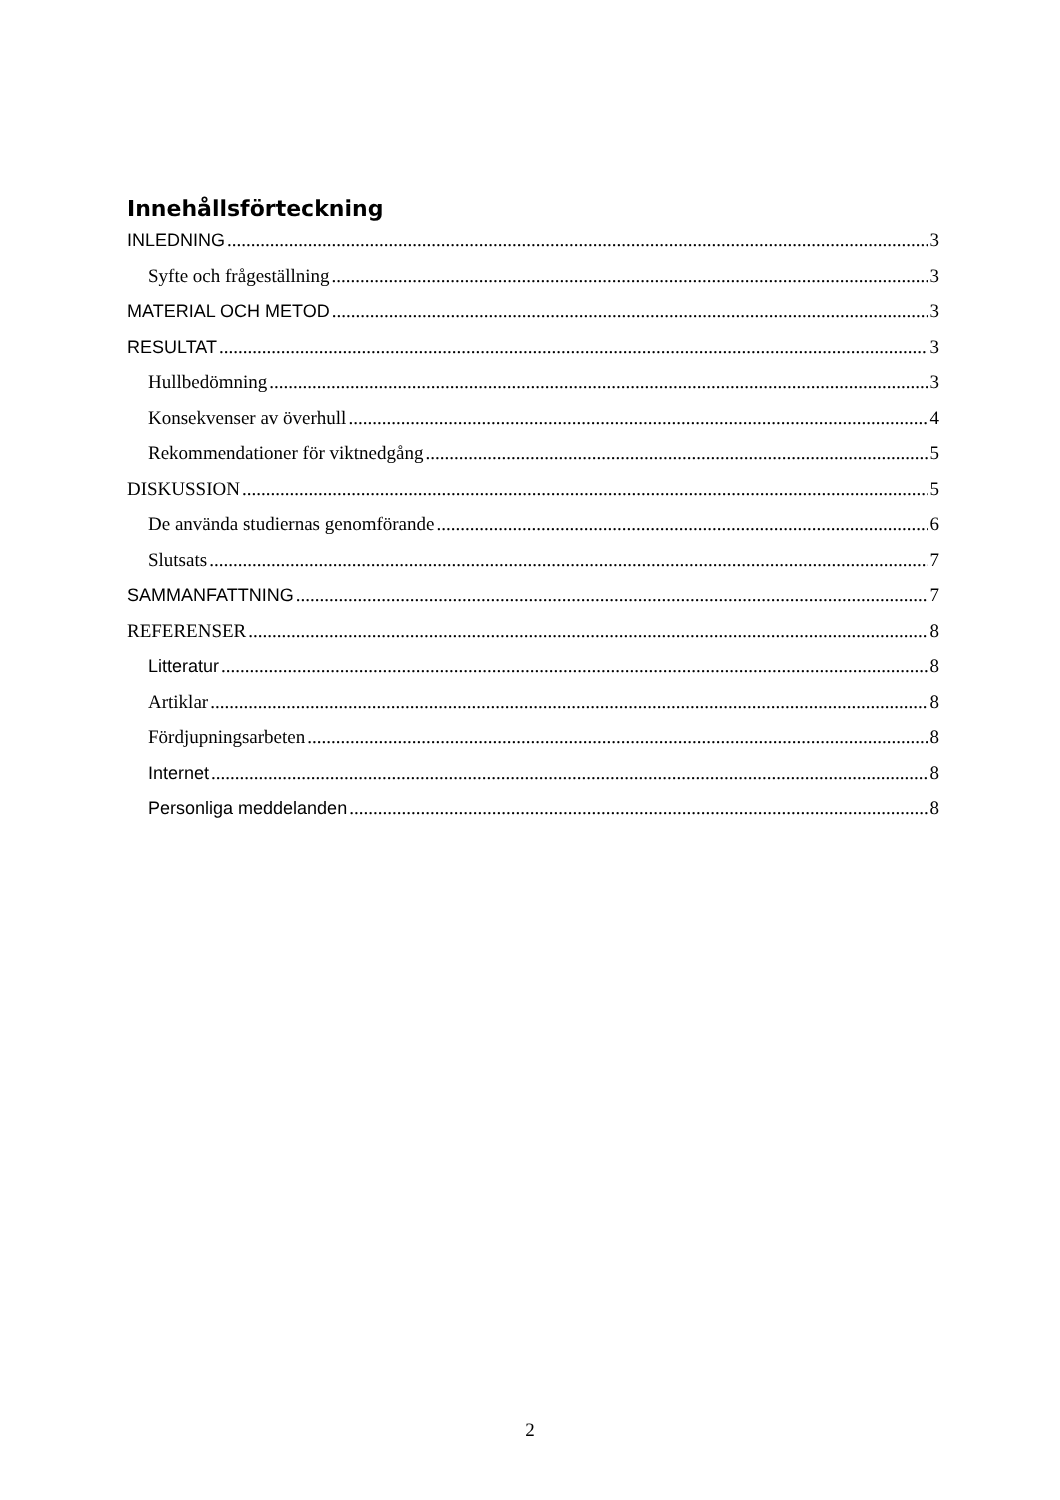Innehållsförteckning
INLEDNING 3
Syfte och frågeställning 3
MATERIAL OCH METOD 3
RESULTAT 3
Hullbedömning 3
Konsekvenser av överhull 4
Rekommendationer för viktnedgång 5
DISKUSSION 5
De använda studiernas genomförande 6
Slutsats 7
SAMMANFATTNING 7
REFERENSER 8
Litteratur 8
Artiklar 8
Fördjupningsarbeten 8
Internet 8
Personliga meddelanden 8
2